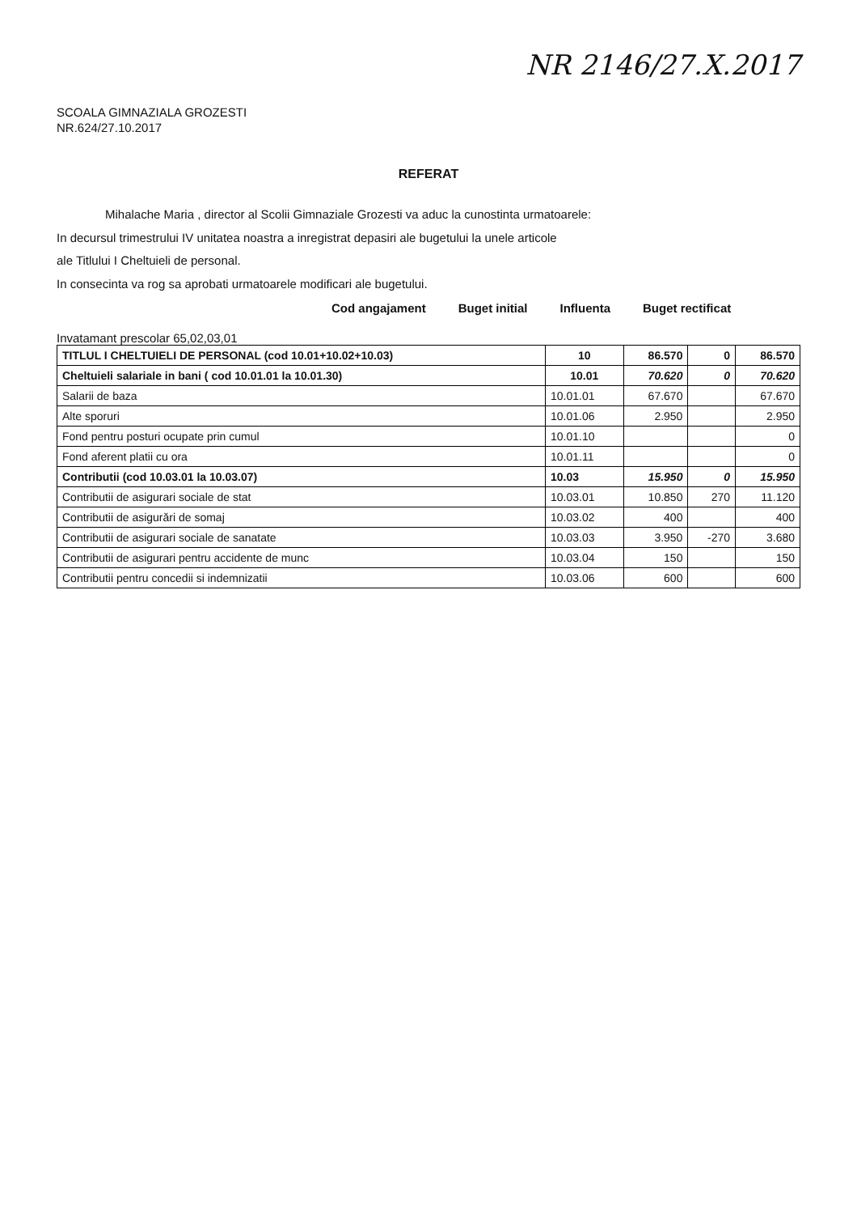NR 2146/27.X.2017
SCOALA GIMNAZIALA GROZESTI
NR.624/27.10.2017
REFERAT
Mihalache Maria , director al Scolii Gimnaziale Grozesti va aduc la cunostinta urmatoarele:
In decursul trimestrului IV unitatea noastra a inregistrat depasiri ale bugetului la unele articole
ale Titlului I Cheltuieli de personal.
In consecinta va rog sa aprobati urmatoarele modificari ale bugetului.
Cod angajament Buget initial Influenta Buget rectificat
Invatamant prescolar 65,02,03,01
| TITLUL I CHELTUIELI DE PERSONAL (cod 10.01+10.02+10.03) | 10 | 86.570 | 0 | 86.570 |
| Cheltuieli salariale in bani ( cod 10.01.01 la 10.01.30) | 10.01 | 70.620 | 0 | 70.620 |
| Salarii de baza | 10.01.01 | 67.670 | | 67.670 |
| Alte sporuri | 10.01.06 | 2.950 | | 2.950 |
| Fond pentru posturi ocupate prin cumul | 10.01.10 | | | 0 |
| Fond aferent platii cu ora | 10.01.11 | | | 0 |
| Contributii (cod 10.03.01 la 10.03.07) | 10.03 | 15.950 | 0 | 15.950 |
| Contributii de asigurari sociale de stat | 10.03.01 | 10.850 | 270 | 11.120 |
| Contributii de asigurări de somaj | 10.03.02 | 400 | | 400 |
| Contributii de asigurari sociale de sanatate | 10.03.03 | 3.950 | -270 | 3.680 |
| Contributii de asigurari pentru accidente de munc | 10.03.04 | 150 | | 150 |
| Contributii pentru concedii si indemnizatii | 10.03.06 | 600 | | 600 |